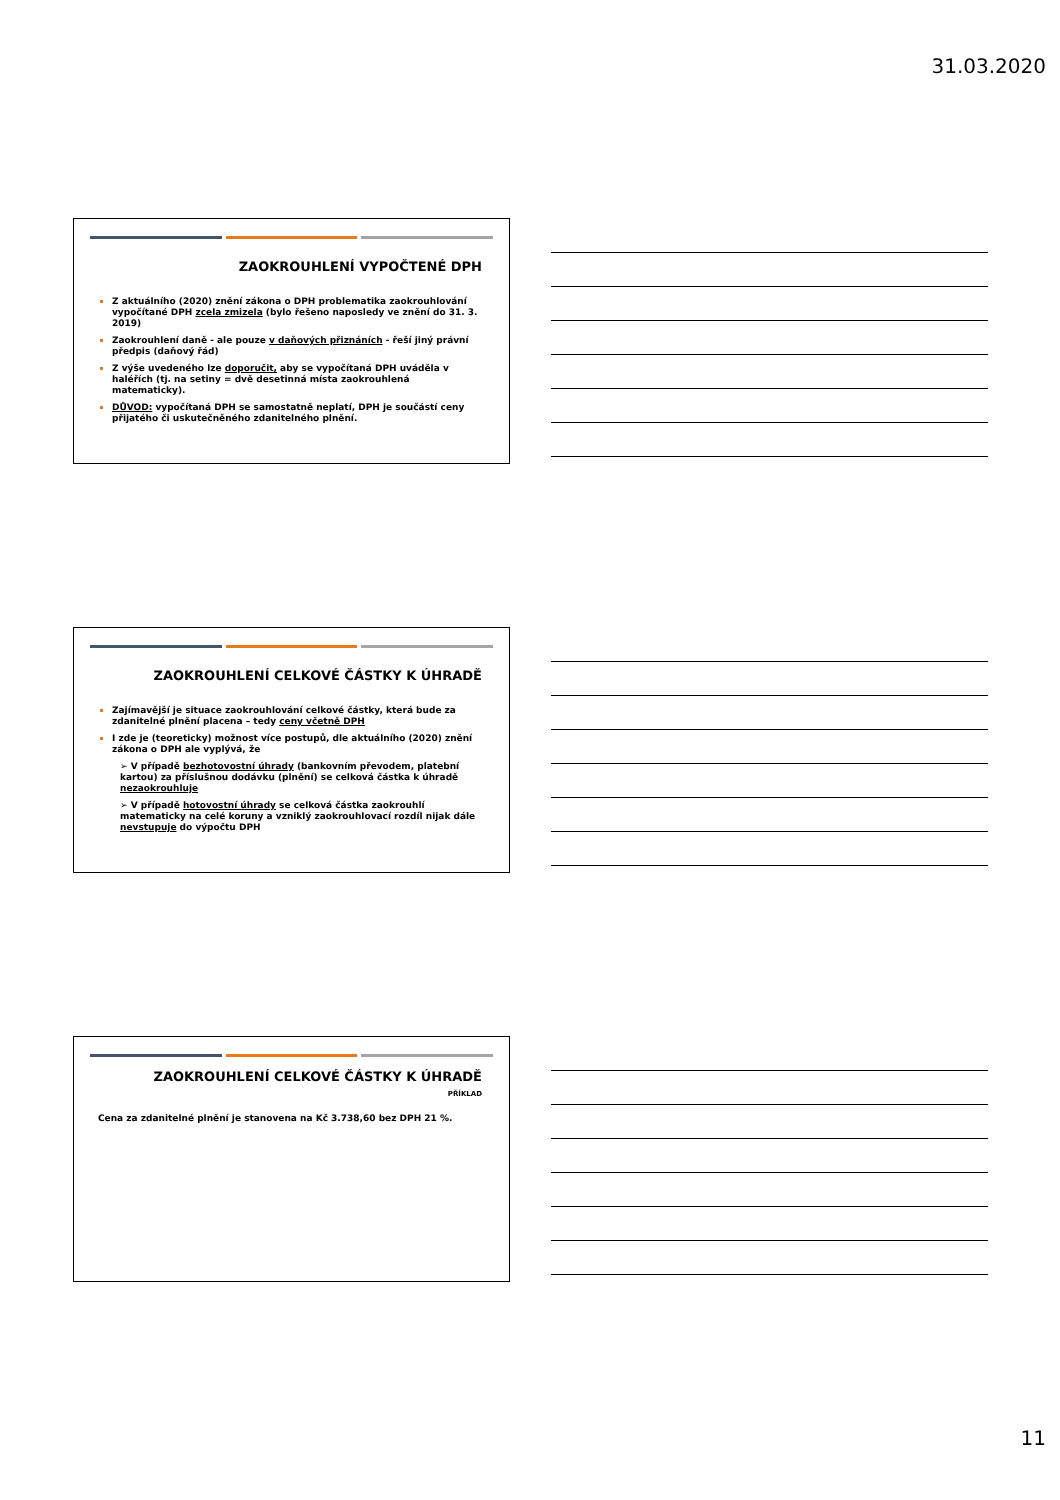31.03.2020
ZAOKROUHLENÍ VYPOČTENÉ DPH
Z aktuálního (2020) znění zákona o DPH problematika zaokrouhlování vypočítané DPH zcela zmizela (bylo řešeno naposledy ve znění do 31. 3. 2019)
Zaokrouhlení daně - ale pouze v daňových přiznáních - řeší jiný právní předpis (daňový řád)
Z výše uvedeného lze doporučit, aby se vypočítaná DPH uváděla v haléřích (tj. na setiny = dvě desetinná místa zaokrouhlená matematicky).
DŮVOD: vypočítaná DPH se samostatně neplatí, DPH je součástí ceny přijatého či uskutečněného zdanitelného plnění.
ZAOKROUHLENÍ CELKOVÉ ČÁSTKY K ÚHRADĚ
Zajímavější je situace zaokrouhlování celkové částky, která bude za zdanitelné plnění placena – tedy ceny včetně DPH
I zde je (teoreticky) možnost více postupů, dle aktuálního (2020) znění zákona o DPH ale vyplývá, že
➢ V případě bezhotovostní úhrady (bankovním převodem, platební kartou) za příslušnou dodávku (plnění) se celková částka k úhradě nezaokrouhluje
➢ V případě hotovostní úhrady se celková částka zaokrouhlí matematicky na celé koruny a vzniklý zaokrouhlovací rozdíl nijak dále nevstupuje do výpočtu DPH
ZAOKROUHLENÍ CELKOVÉ ČÁSTKY K ÚHRADĚ
PŘÍKLAD
Cena za zdanitelné plnění je stanovena na Kč 3.738,60 bez DPH 21 %.
11